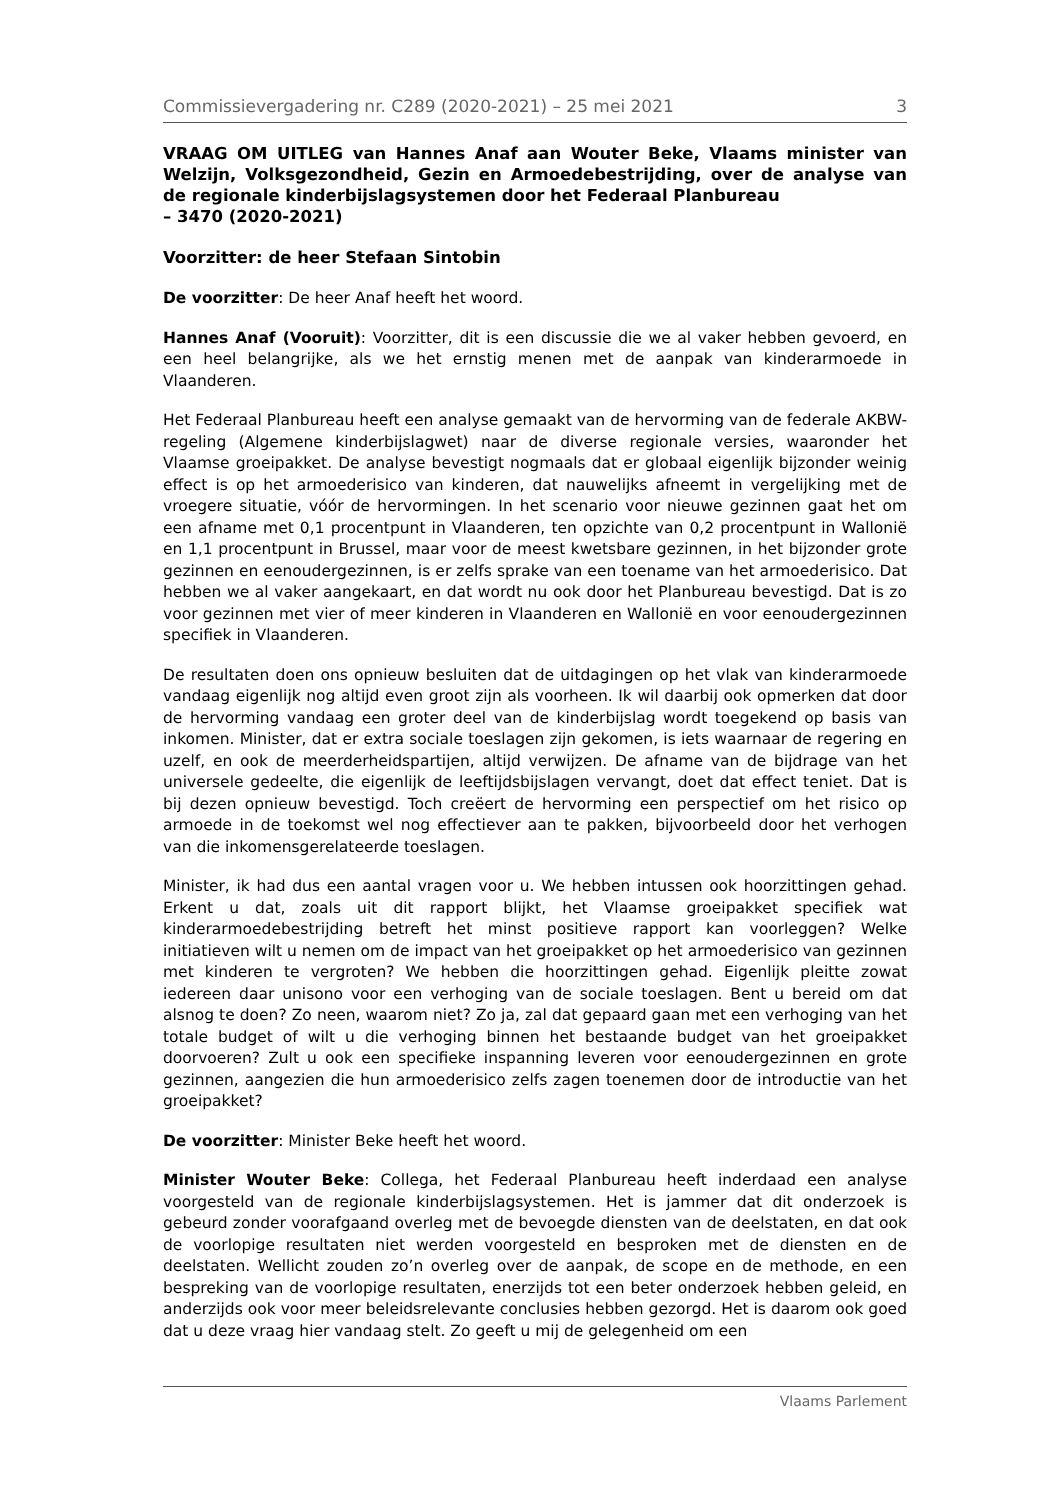Commissievergadering nr. C289 (2020-2021) – 25 mei 2021 3
VRAAG OM UITLEG van Hannes Anaf aan Wouter Beke, Vlaams minister van Welzijn, Volksgezondheid, Gezin en Armoedebestrijding, over de analyse van de regionale kinderbijslagsystemen door het Federaal Planbureau
– 3470 (2020-2021)
Voorzitter: de heer Stefaan Sintobin
De voorzitter: De heer Anaf heeft het woord.
Hannes Anaf (Vooruit): Voorzitter, dit is een discussie die we al vaker hebben gevoerd, en een heel belangrijke, als we het ernstig menen met de aanpak van kinderarmoede in Vlaanderen.
Het Federaal Planbureau heeft een analyse gemaakt van de hervorming van de federale AKBW-regeling (Algemene kinderbijslagwet) naar de diverse regionale versies, waaronder het Vlaamse groeipakket. De analyse bevestigt nogmaals dat er globaal eigenlijk bijzonder weinig effect is op het armoederisico van kinderen, dat nauwelijks afneemt in vergelijking met de vroegere situatie, vóór de hervormingen. In het scenario voor nieuwe gezinnen gaat het om een afname met 0,1 procentpunt in Vlaanderen, ten opzichte van 0,2 procentpunt in Wallonië en 1,1 procentpunt in Brussel, maar voor de meest kwetsbare gezinnen, in het bijzonder grote gezinnen en eenoudergezinnen, is er zelfs sprake van een toename van het armoederisico. Dat hebben we al vaker aangekaart, en dat wordt nu ook door het Planbureau bevestigd. Dat is zo voor gezinnen met vier of meer kinderen in Vlaanderen en Wallonië en voor eenoudergezinnen specifiek in Vlaanderen.
De resultaten doen ons opnieuw besluiten dat de uitdagingen op het vlak van kinderarmoede vandaag eigenlijk nog altijd even groot zijn als voorheen. Ik wil daarbij ook opmerken dat door de hervorming vandaag een groter deel van de kinderbijslag wordt toegekend op basis van inkomen. Minister, dat er extra sociale toeslagen zijn gekomen, is iets waarnaar de regering en uzelf, en ook de meerderheidspartijen, altijd verwijzen. De afname van de bijdrage van het universele gedeelte, die eigenlijk de leeftijdsbijslagen vervangt, doet dat effect teniet. Dat is bij dezen opnieuw bevestigd. Toch creëert de hervorming een perspectief om het risico op armoede in de toekomst wel nog effectiever aan te pakken, bijvoorbeeld door het verhogen van die inkomensgerelateerde toeslagen.
Minister, ik had dus een aantal vragen voor u. We hebben intussen ook hoorzittingen gehad. Erkent u dat, zoals uit dit rapport blijkt, het Vlaamse groeipakket specifiek wat kinderarmoedebestrijding betreft het minst positieve rapport kan voorleggen? Welke initiatieven wilt u nemen om de impact van het groeipakket op het armoederisico van gezinnen met kinderen te vergroten? We hebben die hoorzittingen gehad. Eigenlijk pleitte zowat iedereen daar unisono voor een verhoging van de sociale toeslagen. Bent u bereid om dat alsnog te doen? Zo neen, waarom niet? Zo ja, zal dat gepaard gaan met een verhoging van het totale budget of wilt u die verhoging binnen het bestaande budget van het groeipakket doorvoeren? Zult u ook een specifieke inspanning leveren voor eenoudergezinnen en grote gezinnen, aangezien die hun armoederisico zelfs zagen toenemen door de introductie van het groeipakket?
De voorzitter: Minister Beke heeft het woord.
Minister Wouter Beke: Collega, het Federaal Planbureau heeft inderdaad een analyse voorgesteld van de regionale kinderbijslagsystemen. Het is jammer dat dit onderzoek is gebeurd zonder voorafgaand overleg met de bevoegde diensten van de deelstaten, en dat ook de voorlopige resultaten niet werden voorgesteld en besproken met de diensten en de deelstaten. Wellicht zouden zo’n overleg over de aanpak, de scope en de methode, en een bespreking van de voorlopige resultaten, enerzijds tot een beter onderzoek hebben geleid, en anderzijds ook voor meer beleidsrelevante conclusies hebben gezorgd. Het is daarom ook goed dat u deze vraag hier vandaag stelt. Zo geeft u mij de gelegenheid om een
Vlaams Parlement